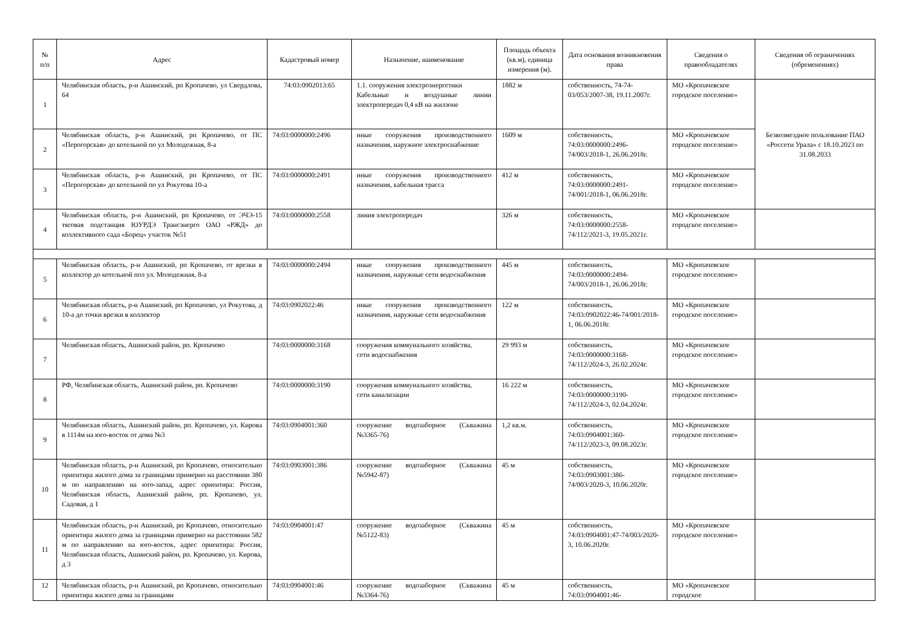| № п/п | Адрес | Кадастровый номер | Назначение, наименование | Площадь объекта (кв.м), единица измерения (м). | Дата основания возникновения права | Сведения о правообладателях | Сведения об ограничениях (обременениях) |
| --- | --- | --- | --- | --- | --- | --- | --- |
| 1 | Челябинская область, р-н Ашинский, рп Кропачево, ул Свердлова, 64 | 74:03:0902013:65 | 1.1. сооружения электроэнергетики Кабельные и воздушные линии электропередач 0,4 кВ на жилзоне | 1882 м | собственность, 74-74-03/053/2007-38, 19.11.2007г. | МО «Кропачевское городское поселение» | Безвозмездное пользование ПАО «Россети Урала» с 18.10.2023 по 31.08.2033 |
| 2 | Челябинская область, р-н Ашинский, рп Кропачево, от ПС «Перогорская» до котельной по ул Молодежная, 8-а | 74:03:0000000:2496 | иные сооружения производственного назначения, наружное электроснабжение | 1609 м | собственность, 74:03:0000000:2496-74/003/2018-1, 26.06.2018г. | МО «Кропачевское городское поселение» | |
| 3 | Челябинская область, р-н Ашинский, рп Кропачево, от ПС «Перогорская» до котельной по ул Рокутова 10-а | 74:03:0000000:2491 | иные сооружения производственного назначения, кабельная трасса | 412 м | собственность, 74:03:0000000:2491-74/001/2018-1, 06.06.2018г. | МО «Кропачевское городское поселение» | |
| 4 | Челябинская область, р-н Ашинский, рп Кропачево, от ЭЧЭ-15 тяговая подстанция ЮУРДЭ Трансэнерго ОАО «РЖД» до коллективного сада «Борец» участок №51 | 74:03:0000000:2558 | линия электропередач | 326 м | собственность, 74:03:0000000:2558-74/112/2021-3, 19.05.2021г. | МО «Кропачевское городское поселение» | |
| 5 | Челябинская область, р-н Ашинский, рп Кропачево, от врезки в коллектор до котельной пол ул. Молодежная, 8-а | 74:03:0000000:2494 | иные сооружения производственного назначения, наружные сети водоснабжения | 445 м | собственность, 74:03:0000000:2494-74/003/2018-1, 26.06.2018г. | МО «Кропачевское городское поселение» | |
| 6 | Челябинская область, р-н Ашинский, рп Кропачево, ул Рокутова, д 10-а до точки врезки в коллектор | 74:03:0902022:46 | иные сооружения производственного назначения, наружные сети водоснабжения | 122 м | собственность, 74:03:0902022:46-74/001/2018-1, 06.06.2018г. | МО «Кропачевское городское поселение» | |
| 7 | Челябинская область, Ашинский район, рп. Кропачево | 74:03:0000000:3168 | сооружения коммунального хозяйства, сети водоснабжения | 29 993 м | собственность, 74:03:0000000:3168-74/112/2024-3, 26.02.2024г. | МО «Кропачевское городское поселение» | |
| 8 | РФ, Челябинская область, Ашинский район, рп. Кропачево | 74:03:0000000:3190 | сооружения коммунального хозяйства, сети канализации | 16 222 м | собственность, 74:03:0000000:3190-74/112/2024-3, 02.04.2024г. | МО «Кропачевское городское поселение» | |
| 9 | Челябинская область, Ашинский район, рп. Кропачево, ул. Кирова в 1114м на юго-восток от дома №3 | 74:03:0904001:360 | сооружение водозаборное (Скважина №3365-76) | 1,2 кв.м. | собственность, 74:03:0904001:360-74/112/2023-3, 09.08.2023г. | МО «Кропачевское городское поселение» | |
| 10 | Челябинская область, р-н Ашинский, рп Кропачево, относительно ориентира жилого дома за границами примерно на расстоянии 380 м по направлению на юго-запад, адрес ориентира: Россия, Челябинская область, Ашинский район, рп. Кропачево, ул. Садовая, д 1 | 74:03:0903001:386 | сооружение водозаборное (Скважина №5942-87) | 45 м | собственность, 74:03:0903001:386-74/003/2020-3, 10.06.2020г. | МО «Кропачевское городское поселение» | |
| 11 | Челябинская область, р-н Ашинский, рп Кропачево, относительно ориентира жилого дома за границами примерно на расстоянии 582 м по направлению на юго-восток, адрес ориентира: Россия, Челябинская область, Ашинский район, рп. Кропачево, ул. Кирова, д 3 | 74:03:0904001:47 | сооружение водозаборное (Скважина №5122-83) | 45 м | собственность, 74:03:0904001:47-74/003/2020-3, 10.06.2020г. | МО «Кропачевское городское поселение» | |
| 12 | Челябинская область, р-н Ашинский, рп Кропачево, относительно ориентира жилого дома за границами | 74:03:0904001:46 | сооружение водозаборное (Скважина №3364-76) | 45 м | собственность, 74:03:0904001:46- | МО «Кропачевское городское | |